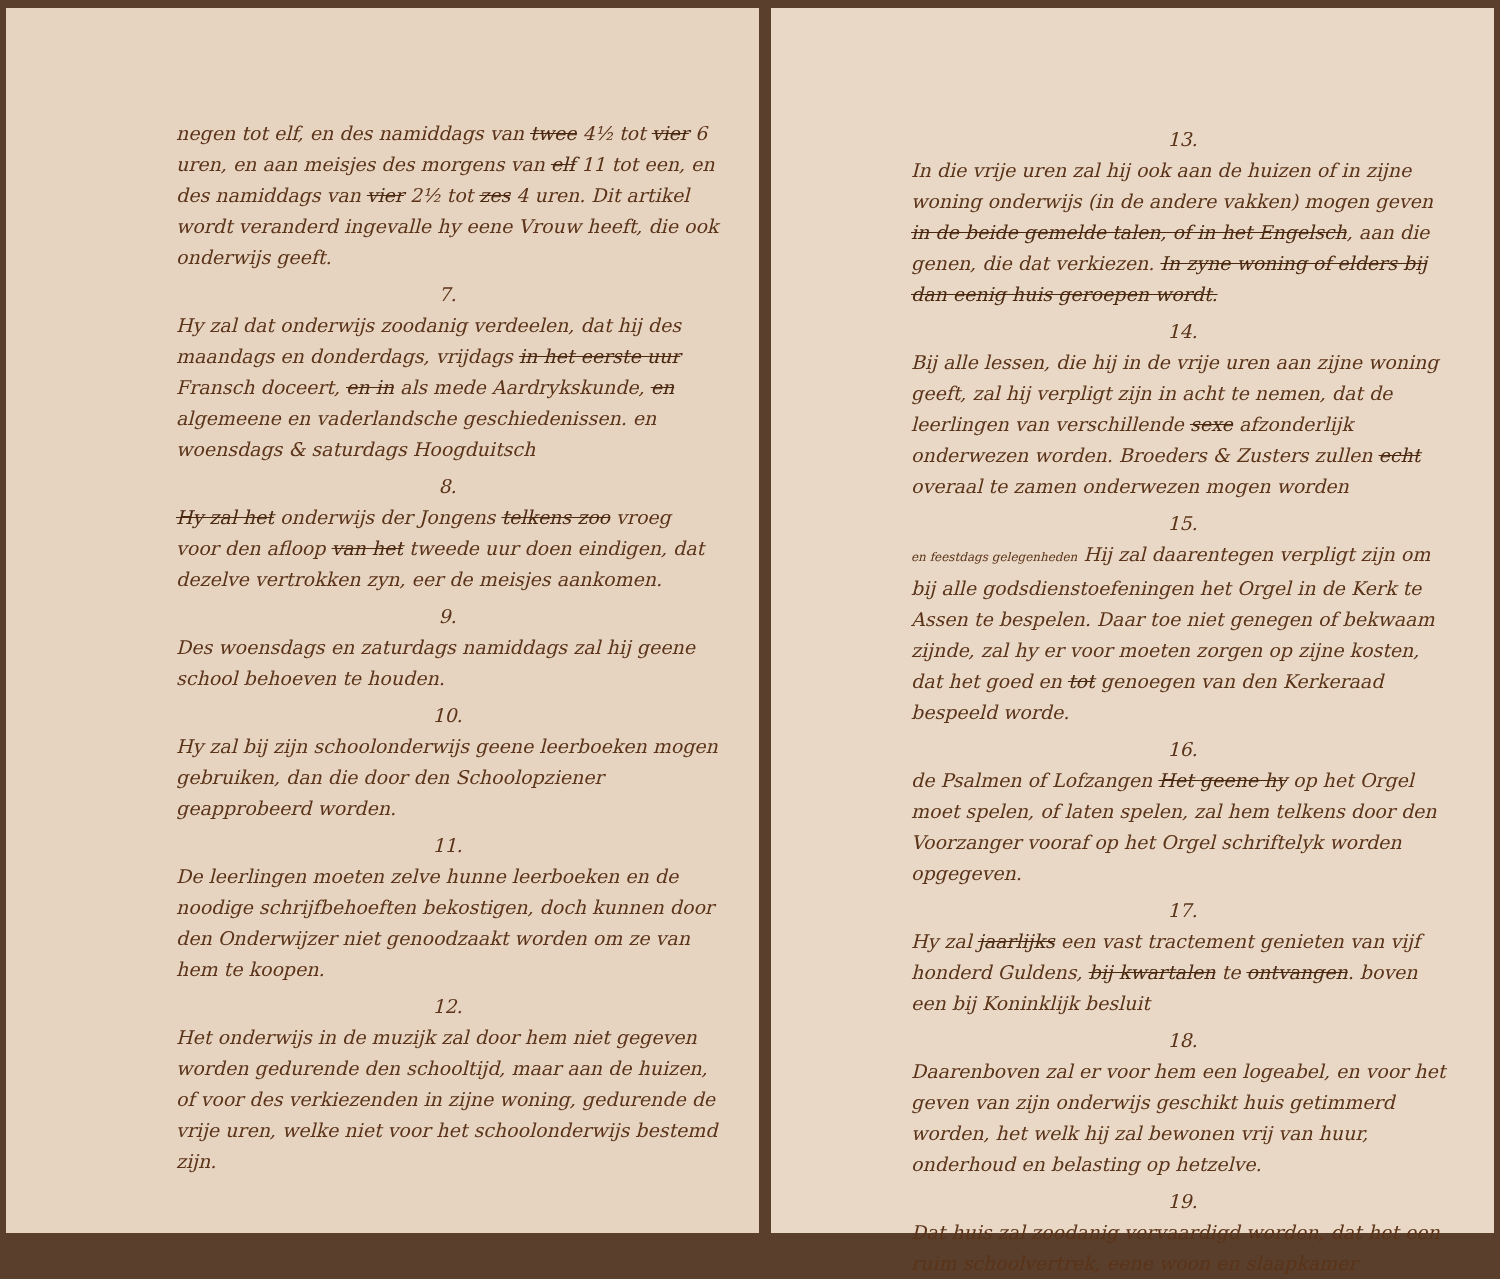negen tot elf, en des namiddags van twee 4½ tot vier 6 uren, en aan meisjes des morgens van elf 11 tot een, en des namiddags van vier 2½ tot zes 4 uren. Dit artikel wordt veranderd ingevalle hy eene Vrouw heeft, die ook onderwijs geeft.
7.
Hy zal dat onderwijs zoodanig verdeelen, dat hij des maandags en donderdags, vrijdags in het eerste uur Fransch doceert, en in als mede Aardrykskunde, en algemeene en vaderlandsche geschiedenissen. en woensdags & saturdags Hoogduitsch
8.
Hy zal het onderwijs der Jongens telkens zoo vroeg voor den afloop van het tweede uur doen eindigen, dat dezelve vertrokken zyn, eer de meisjes aankomen.
9.
Des woensdags en zaturdags namiddags zal hij geene school behoeven te houden.
10.
Hy zal bij zijn schoolonderwijs geene leerboeken mogen gebruiken, dan die door den Schoolopziener geapprobeerd worden.
11.
De leerlingen moeten zelve hunne leerboeken en de noodige schrijfbehoeften bekostigen, doch kunnen door den Onderwijzer niet genoodzaakt worden om ze van hem te koopen.
12.
Het onderwijs in de muzijk zal door hem niet gegeven worden gedurende den schooltijd, maar aan de huizen, of voor des verkiezenden in zijne woning, gedurende de vrije uren, welke niet voor het schoolonderwijs bestemd zijn.
13.
In die vrije uren zal hij ook aan de huizen of in zijne woning onderwijs (in de andere vakken) mogen geven in de beide gemelde talen, of in het Engelsch, aan die genen, die dat verkiezen. In zyne woning of elders bij dan eenig huis geroepen wordt.
14.
Bij alle lessen, die hij in de vrije uren aan zijne woning geeft, zal hij verpligt zijn in acht te nemen, dat de leerlingen van verschillende sexe afzonderlijk onderwezen worden. Broeders & Zusters zullen echt overaal te zamen onderwezen mogen worden
15.
en feestdags gelegenheden Hij zal daarentegen verpligt zijn om bij alle godsdienstoefeningen het Orgel in de Kerk te Assen te bespelen. Daar toe niet genegen of bekwaam zijnde, zal hy er voor moeten zorgen op zijne kosten, dat het goed en tot genoegen van den Kerkeraad bespeeld worde.
16.
de Psalmen of Lofzangen Het geene hy op het Orgel moet spelen, of laten spelen, zal hem telkens door den Voorzanger vooraf op het Orgel schriftelyk worden opgegeven.
17.
Hy zal jaarlijks een vast tractement genieten van vijf honderd Guldens, bij kwartalen te ontvangen. boven een bij Koninklijk besluit
18.
Daarenboven zal er voor hem een logeabel, en voor het geven van zijn onderwijs geschikt huis getimmerd worden, het welk hij zal bewonen vrij van huur, onderhoud en belasting op hetzelve.
19.
Dat huis zal zoodanig vervaardigd worden, dat het een ruim schoolvertrek, eene woon en slaapkamer